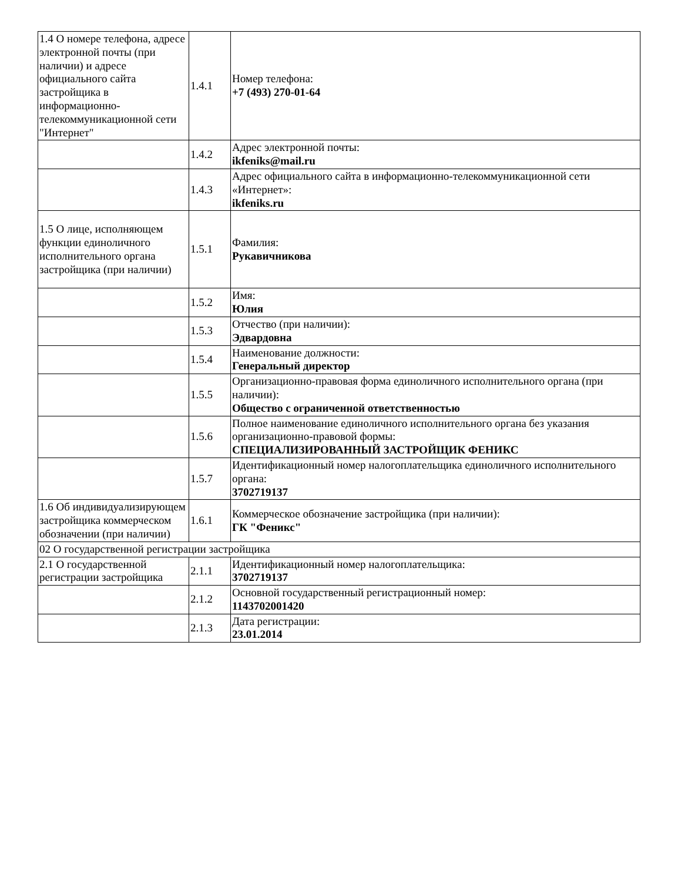| 1.4 О номере телефона, адресе электронной почты (при наличии) и адресе официального сайта застройщика в информационно-телекоммуникационной сети "Интернет" | 1.4.1 | Номер телефона: +7 (493) 270-01-64 |
| | 1.4.2 | Адрес электронной почты: ikfeniks@mail.ru |
| | 1.4.3 | Адрес официального сайта в информационно-телекоммуникационной сети «Интернет»: ikfeniks.ru |
| 1.5 О лице, исполняющем функции единоличного исполнительного органа застройщика (при наличии) | 1.5.1 | Фамилия: Рукавичникова |
| | 1.5.2 | Имя: Юлия |
| | 1.5.3 | Отчество (при наличии): Эдвардовна |
| | 1.5.4 | Наименование должности: Генеральный директор |
| | 1.5.5 | Организационно-правовая форма единоличного исполнительного органа (при наличии): Общество с ограниченной ответственностью |
| | 1.5.6 | Полное наименование единоличного исполнительного органа без указания организационно-правовой формы: СПЕЦИАЛИЗИРОВАННЫЙ ЗАСТРОЙЩИК ФЕНИКС |
| | 1.5.7 | Идентификационный номер налогоплательщика единоличного исполнительного органа: 3702719137 |
| 1.6 Об индивидуализирующем застройщика коммерческом обозначении (при наличии) | 1.6.1 | Коммерческое обозначение застройщика (при наличии): ГК "Феникс" |
| 02 О государственной регистрации застройщика | | |
| 2.1 О государственной регистрации застройщика | 2.1.1 | Идентификационный номер налогоплательщика: 3702719137 |
| | 2.1.2 | Основной государственный регистрационный номер: 1143702001420 |
| | 2.1.3 | Дата регистрации: 23.01.2014 |